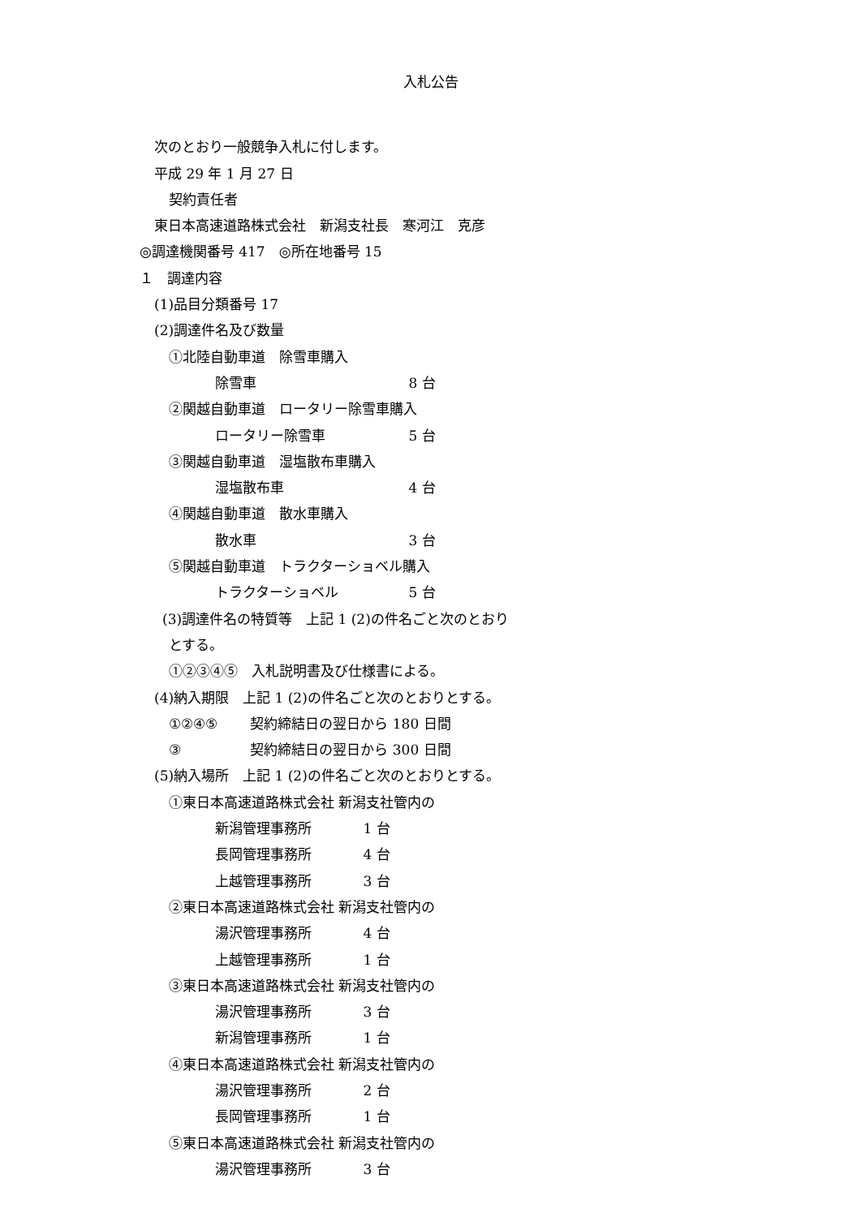入札公告
次のとおり一般競争入札に付します。
平成 29 年 1 月 27 日
契約責任者
東日本高速道路株式会社　新潟支社長　寒河江　克彦
◎調達機関番号 417　◎所在地番号 15
１　調達内容
(1)品目分類番号 17
(2)調達件名及び数量
①北陸自動車道　除雪車購入
除雪車 8 台
②関越自動車道　ロータリー除雪車購入
ロータリー除雪車 5 台
③関越自動車道　湿塩散布車購入
湿塩散布車 4 台
④関越自動車道　散水車購入
散水車 3 台
⑤関越自動車道　トラクターショベル購入
トラクターショベル 5 台
(3)調達件名の特質等　上記 1 (2)の件名ごと次のとおり
とする。
①②③④⑤　入札説明書及び仕様書による。
(4)納入期限　上記 1 (2)の件名ごと次のとおりとする。
①②④⑤ 契約締結日の翌日から 180 日間
③ 契約締結日の翌日から 300 日間
(5)納入場所　上記 1 (2)の件名ごと次のとおりとする。
①東日本高速道路株式会社 新潟支社管内の
新潟管理事務所 1 台
長岡管理事務所 4 台
上越管理事務所 3 台
②東日本高速道路株式会社 新潟支社管内の
湯沢管理事務所 4 台
上越管理事務所 1 台
③東日本高速道路株式会社 新潟支社管内の
湯沢管理事務所 3 台
新潟管理事務所 1 台
④東日本高速道路株式会社 新潟支社管内の
湯沢管理事務所 2 台
長岡管理事務所 1 台
⑤東日本高速道路株式会社 新潟支社管内の
湯沢管理事務所 3 台